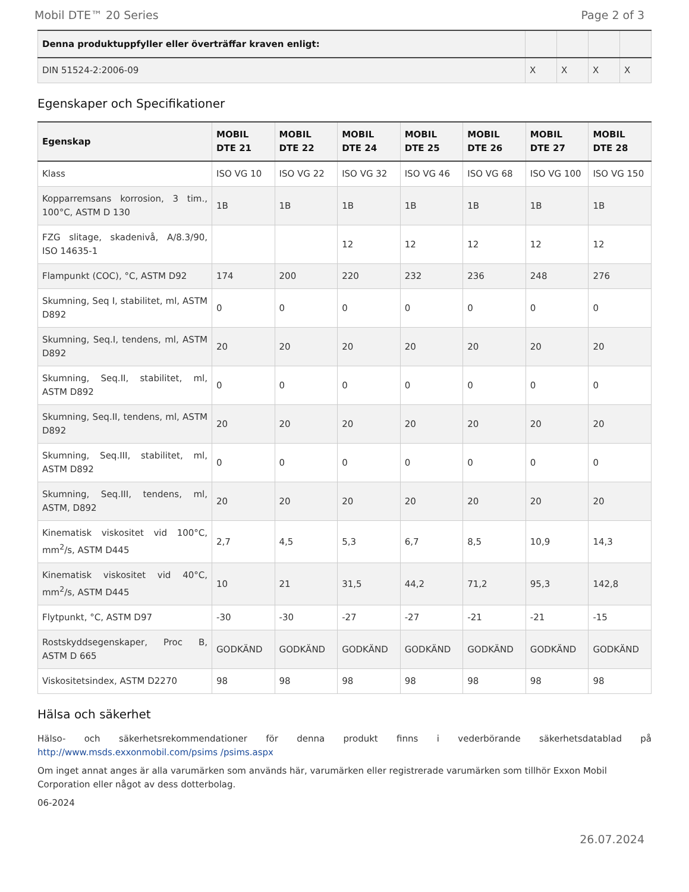Mobil DTE™ 20 Series Page 2 of 3
| Denna produktuppfyller eller överträffar kraven enligt: | | | | |
| --- | --- | --- | --- | --- |
| DIN 51524-2:2006-09 | X | X | X | X |
Egenskaper och Specifikationer
| Egenskap | MOBIL DTE 21 | MOBIL DTE 22 | MOBIL DTE 24 | MOBIL DTE 25 | MOBIL DTE 26 | MOBIL DTE 27 | MOBIL DTE 28 |
| --- | --- | --- | --- | --- | --- | --- | --- |
| Klass | ISO VG 10 | ISO VG 22 | ISO VG 32 | ISO VG 46 | ISO VG 68 | ISO VG 100 | ISO VG 150 |
| Kopparremsans korrosion, 3 tim., 100°C, ASTM D 130 | 1B | 1B | 1B | 1B | 1B | 1B | 1B |
| FZG slitage, skadenivå, A/8.3/90, ISO 14635-1 | | | 12 | 12 | 12 | 12 | 12 |
| Flampunkt (COC), °C, ASTM D92 | 174 | 200 | 220 | 232 | 236 | 248 | 276 |
| Skumning, Seq I, stabilitet, ml, ASTM D892 | 0 | 0 | 0 | 0 | 0 | 0 | 0 |
| Skumning, Seq.I, tendens, ml, ASTM D892 | 20 | 20 | 20 | 20 | 20 | 20 | 20 |
| Skumning, Seq.II, stabilitet, ml, ASTM D892 | 0 | 0 | 0 | 0 | 0 | 0 | 0 |
| Skumning, Seq.II, tendens, ml, ASTM D892 | 20 | 20 | 20 | 20 | 20 | 20 | 20 |
| Skumning, Seq.III, stabilitet, ml, ASTM D892 | 0 | 0 | 0 | 0 | 0 | 0 | 0 |
| Skumning, Seq.III, tendens, ml, ASTM, D892 | 20 | 20 | 20 | 20 | 20 | 20 | 20 |
| Kinematisk viskositet vid 100°C, mm<sup>2</sup>/s, ASTM D445 | 2,7 | 4,5 | 5,3 | 6,7 | 8,5 | 10,9 | 14,3 |
| Kinematisk viskositet vid 40°C, mm<sup>2</sup>/s, ASTM D445 | 10 | 21 | 31,5 | 44,2 | 71,2 | 95,3 | 142,8 |
| Flytpunkt, °C, ASTM D97 | -30 | -30 | -27 | -27 | -21 | -21 | -15 |
| Rostskyddsegenskaper, Proc B, ASTM D 665 | GODKÄND | GODKÄND | GODKÄND | GODKÄND | GODKÄND | GODKÄND | GODKÄND |
| Viskositetsindex, ASTM D2270 | 98 | 98 | 98 | 98 | 98 | 98 | 98 |
Hälsa och säkerhet
Hälso- och säkerhetsrekommendationer för denna produkt finns i vederbörande säkerhetsdatablad på http://www.msds.exxonmobil.com/psims /psims.aspx
Om inget annat anges är alla varumärken som används här, varumärken eller registrerade varumärken som tillhör Exxon Mobil Corporation eller något av dess dotterbolag.
06-2024
26.07.2024